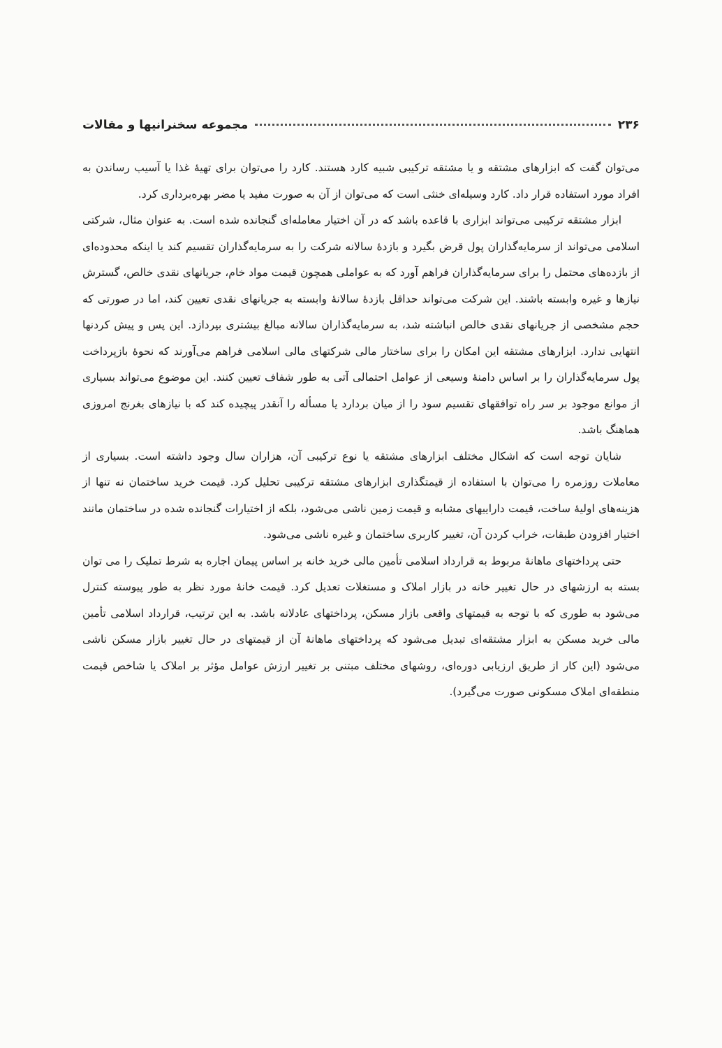۲۳۶ مجموعه سخنرانیها و مقالات
می‌توان گفت که ابزارهای مشتقه و یا مشتقه ترکیبی شبیه کارد هستند. کارد را می‌توان برای تهیهٔ غذا یا آسیب رساندن به افراد مورد استفاده قرار داد. کارد وسیله‌ای خنثی است که می‌توان از آن به صورت مفید یا مضر بهره‌برداری کرد.
ابزار مشتقه ترکیبی می‌تواند ابزاری با قاعده باشد که در آن اختیار معامله‌ای گنجانده شده است. به عنوان مثال، شرکتی اسلامی می‌تواند از سرمایه‌گذاران پول قرض بگیرد و بازدهٔ سالانه شرکت را به سرمایه‌گذاران تقسیم کند یا اینکه محدوده‌ای از بازده‌های محتمل را برای سرمایه‌گذاران فراهم آورد که به عواملی همچون قیمت مواد خام، جریانهای نقدی خالص، گسترش نیازها و غیره وابسته باشند. این شرکت می‌تواند حداقل بازدهٔ سالانهٔ وابسته به جریانهای نقدی تعیین کند، اما در صورتی که حجم مشخصی از جریانهای نقدی خالص انباشته شد، به سرمایه‌گذاران سالانه مبالغ بیشتری بپردازد. این پس و پیش کردنها انتهایی ندارد. ابزارهای مشتقه این امکان را برای ساختار مالی شرکتهای مالی اسلامی فراهم می‌آورند که نحوهٔ بازپرداخت پول سرمایه‌گذاران را بر اساس دامنهٔ وسیعی از عوامل احتمالی آتی به طور شفاف تعیین کنند. این موضوع می‌تواند بسیاری از موانع موجود بر سر راه توافقهای تقسیم سود را از میان بردارد یا مسأله را آنقدر پیچیده کند که با نیازهای بغرنج امروزی هماهنگ باشد.
شایان توجه است که اشکال مختلف ابزارهای مشتقه یا نوع ترکیبی آن، هزاران سال وجود داشته است. بسیاری از معاملات روزمره را می‌توان با استفاده از قیمتگذاری ابزارهای مشتقه ترکیبی تحلیل کرد. قیمت خرید ساختمان نه تنها از هزینه‌های اولیهٔ ساخت، قیمت داراییهای مشابه و قیمت زمین ناشی می‌شود، بلکه از اختیارات گنجانده شده در ساختمان مانند اختیار افزودن طبقات، خراب کردن آن، تغییر کاربری ساختمان و غیره ناشی می‌شود.
حتی پرداختهای ماهانهٔ مربوط به قرارداد اسلامی تأمین مالی خرید خانه بر اساس پیمان اجاره به شرط تملیک را می توان بسته به ارزشهای در حال تغییر خانه در بازار املاک و مستغلات تعدیل کرد. قیمت خانهٔ مورد نظر به طور پیوسته کنترل می‌شود به طوری که با توجه به قیمتهای واقعی بازار مسکن، پرداختهای عادلانه باشد. به این ترتیب، قرارداد اسلامی تأمین مالی خرید مسکن به ابزار مشتقه‌ای تبدیل می‌شود که پرداختهای ماهانهٔ آن از قیمتهای در حال تغییر بازار مسکن ناشی می‌شود (این کار از طریق ارزیابی دوره‌ای، روشهای مختلف مبتنی بر تغییر ارزش عوامل مؤثر بر املاک یا شاخص قیمت منطقه‌ای املاک مسکونی صورت می‌گیرد).